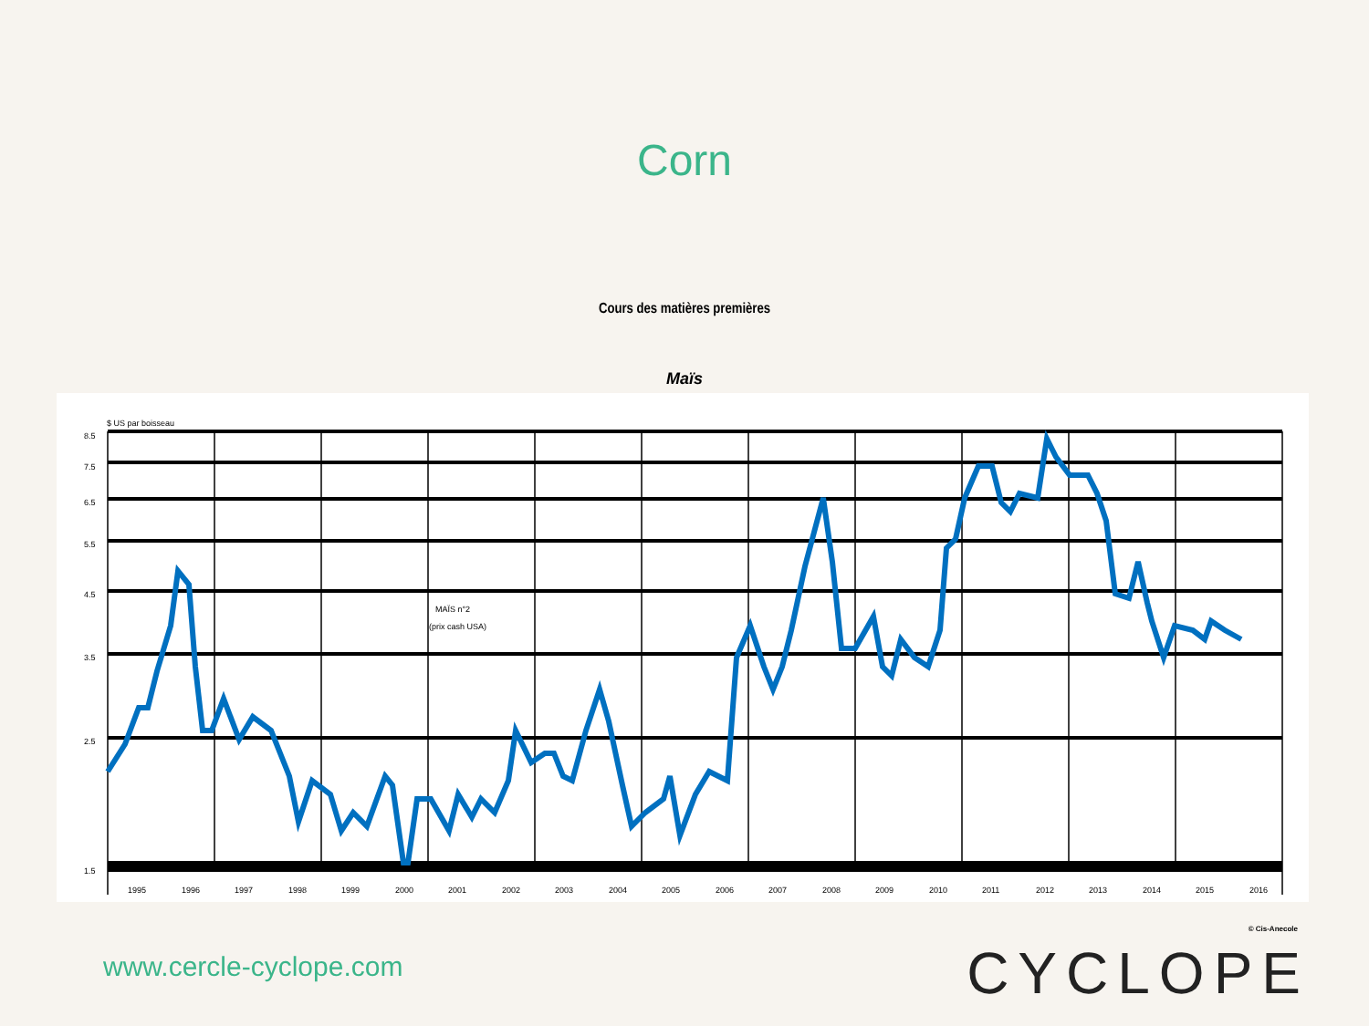Corn
Cours des matières premières
Maïs
$ US par boisseau
8.5
7.5
6.5
5.5
4.5
3.5
2.5
1.5
1995
1996
1997
1998
1999
2000
2001
2002
2003
2004
2005
2006
2007
2008
2009
2010
2011
2012
2013
2014
2015
2016
MAÏS n°2
(prix cash USA)
© Cis-Anecole
www.cercle-cyclope.com CYCLOPE